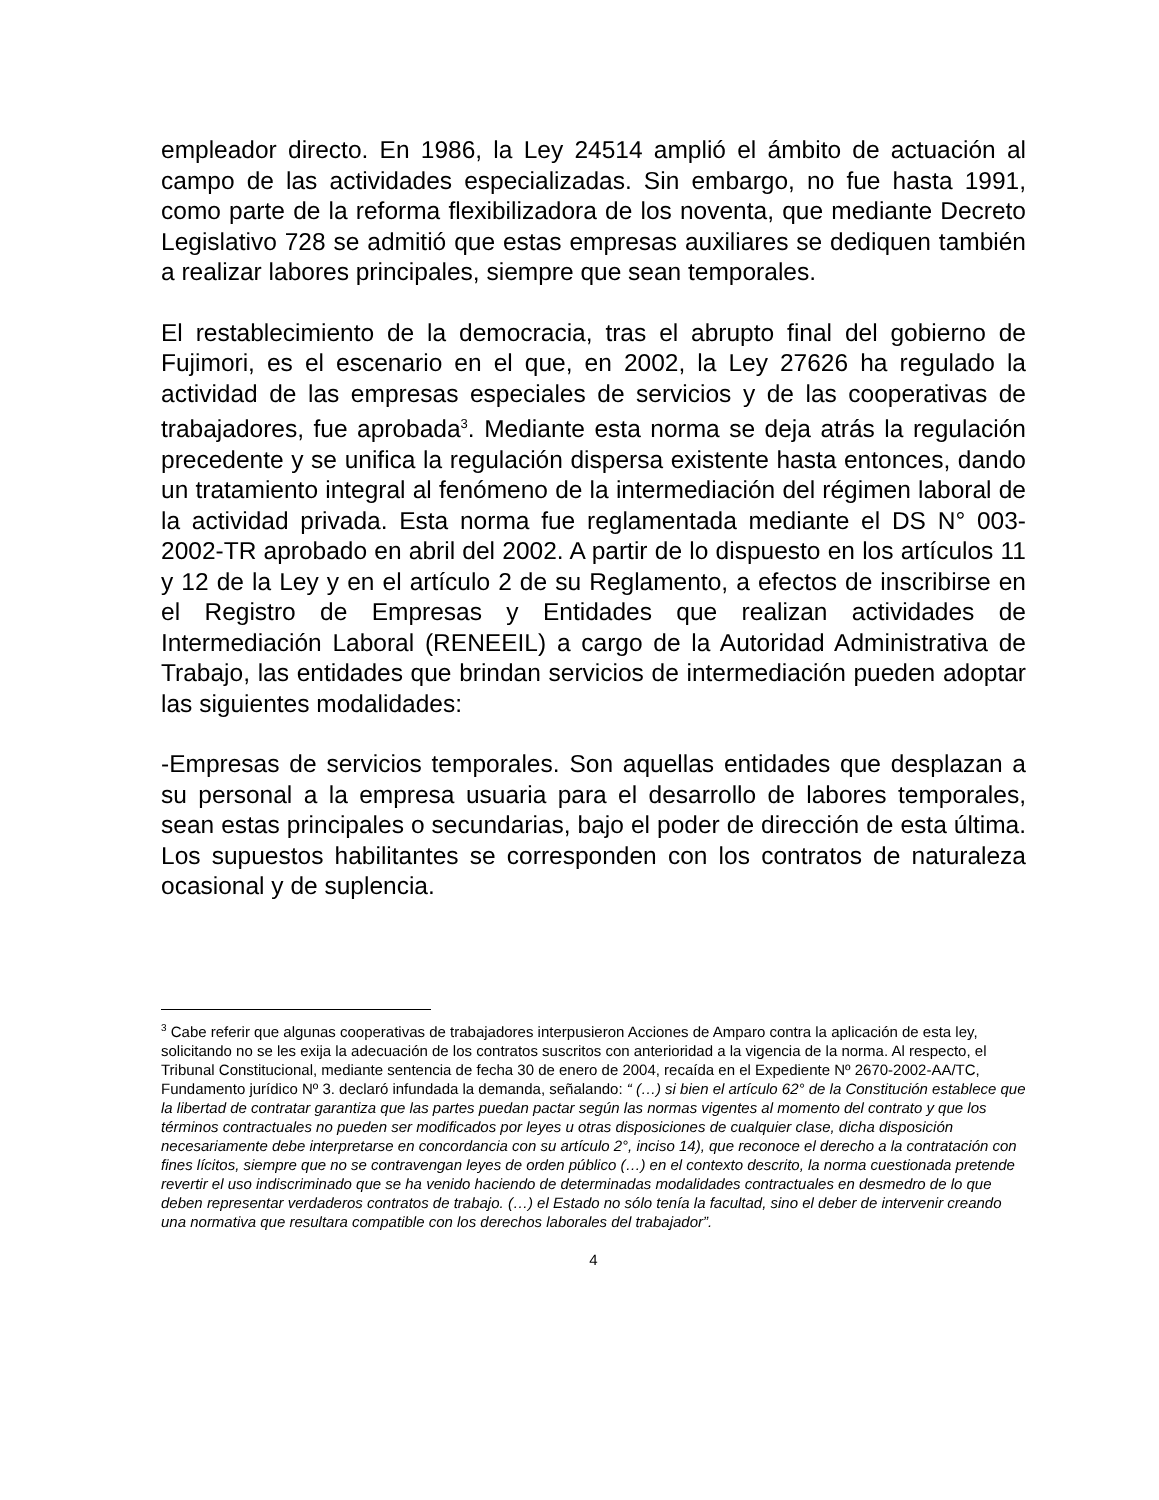empleador directo. En 1986, la Ley 24514 amplió el ámbito de actuación al campo de las actividades especializadas. Sin embargo, no fue hasta 1991, como parte de la reforma flexibilizadora de los noventa, que mediante Decreto Legislativo 728 se admitió que estas empresas auxiliares se dediquen también a realizar labores principales, siempre que sean temporales.
El restablecimiento de la democracia, tras el abrupto final del gobierno de Fujimori, es el escenario en el que, en 2002, la Ley 27626 ha regulado la actividad de las empresas especiales de servicios y de las cooperativas de trabajadores, fue aprobada<sup>3</sup>. Mediante esta norma se deja atrás la regulación precedente y se unifica la regulación dispersa existente hasta entonces, dando un tratamiento integral al fenómeno de la intermediación del régimen laboral de la actividad privada. Esta norma fue reglamentada mediante el DS N° 003-2002-TR aprobado en abril del 2002. A partir de lo dispuesto en los artículos 11 y 12 de la Ley y en el artículo 2 de su Reglamento, a efectos de inscribirse en el Registro de Empresas y Entidades que realizan actividades de Intermediación Laboral (RENEEIL) a cargo de la Autoridad Administrativa de Trabajo, las entidades que brindan servicios de intermediación pueden adoptar las siguientes modalidades:
-Empresas de servicios temporales. Son aquellas entidades que desplazan a su personal a la empresa usuaria para el desarrollo de labores temporales, sean estas principales o secundarias, bajo el poder de dirección de esta última. Los supuestos habilitantes se corresponden con los contratos de naturaleza ocasional y de suplencia.
<sup>3</sup> Cabe referir que algunas cooperativas de trabajadores interpusieron Acciones de Amparo contra la aplicación de esta ley, solicitando no se les exija la adecuación de los contratos suscritos con anterioridad a la vigencia de la norma. Al respecto, el Tribunal Constitucional, mediante sentencia de fecha 30 de enero de 2004, recaída en el Expediente Nº 2670-2002-AA/TC, Fundamento jurídico Nº 3. declaró infundada la demanda, señalando: “ (…) si bien el artículo 62° de la Constitución establece que la libertad de contratar garantiza que las partes puedan pactar según las normas vigentes al momento del contrato y que los términos contractuales no pueden ser modificados por leyes u otras disposiciones de cualquier clase, dicha disposición necesariamente debe interpretarse en concordancia con su artículo 2°, inciso 14), que reconoce el derecho a la contratación con fines lícitos, siempre que no se contravengan leyes de orden público (…) en el contexto descrito, la norma cuestionada pretende revertir el uso indiscriminado que se ha venido haciendo de determinadas modalidades contractuales en desmedro de lo que deben representar verdaderos contratos de trabajo. (…) el Estado no sólo tenía la facultad, sino el deber de intervenir creando una normativa que resultara compatible con los derechos laborales del trabajador”.
4